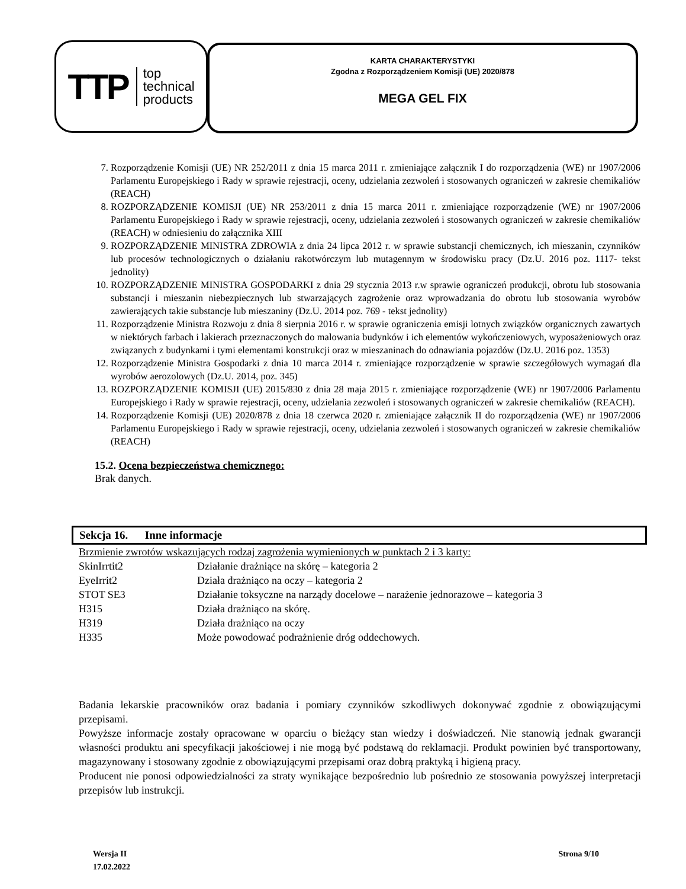TTP top
technical
products
KARTA CHARAKTERYSTYKI
Zgodna z Rozporządzeniem Komisji (UE) 2020/878
MEGA GEL FIX
7. Rozporządzenie Komisji (UE) NR 252/2011 z dnia 15 marca 2011 r. zmieniające załącznik I do rozporządzenia (WE) nr 1907/2006 Parlamentu Europejskiego i Rady w sprawie rejestracji, oceny, udzielania zezwoleń i stosowanych ograniczeń w zakresie chemikaliów (REACH)
8. ROZPORZĄDZENIE KOMISJI (UE) NR 253/2011 z dnia 15 marca 2011 r. zmieniające rozporządzenie (WE) nr 1907/2006 Parlamentu Europejskiego i Rady w sprawie rejestracji, oceny, udzielania zezwoleń i stosowanych ograniczeń w zakresie chemikaliów (REACH) w odniesieniu do załącznika XIII
9. ROZPORZĄDZENIE MINISTRA ZDROWIA z dnia 24 lipca 2012 r. w sprawie substancji chemicznych, ich mieszanin, czynników lub procesów technologicznych o działaniu rakotwórczym lub mutagennym w środowisku pracy (Dz.U. 2016 poz. 1117- tekst jednolity)
10. ROZPORZĄDZENIE MINISTRA GOSPODARKI z dnia 29 stycznia 2013 r.w sprawie ograniczeń produkcji, obrotu lub stosowania substancji i mieszanin niebezpiecznych lub stwarzających zagrożenie oraz wprowadzania do obrotu lub stosowania wyrobów zawierających takie substancje lub mieszaniny (Dz.U. 2014 poz. 769 - tekst jednolity)
11. Rozporządzenie Ministra Rozwoju z dnia 8 sierpnia 2016 r. w sprawie ograniczenia emisji lotnych związków organicznych zawartych w niektórych farbach i lakierach przeznaczonych do malowania budynków i ich elementów wykończeniowych, wyposażeniowych oraz związanych z budynkami i tymi elementami konstrukcji oraz w mieszaninach do odnawiania pojazdów (Dz.U. 2016 poz. 1353)
12. Rozporządzenie Ministra Gospodarki z dnia 10 marca 2014 r. zmieniające rozporządzenie w sprawie szczegółowych wymagań dla wyrobów aerozolowych (Dz.U. 2014, poz. 345)
13. ROZPORZĄDZENIE KOMISJI (UE) 2015/830 z dnia 28 maja 2015 r. zmieniające rozporządzenie (WE) nr 1907/2006 Parlamentu Europejskiego i Rady w sprawie rejestracji, oceny, udzielania zezwoleń i stosowanych ograniczeń w zakresie chemikaliów (REACH).
14. Rozporządzenie Komisji (UE) 2020/878 z dnia 18 czerwca 2020 r. zmieniające załącznik II do rozporządzenia (WE) nr 1907/2006 Parlamentu Europejskiego i Rady w sprawie rejestracji, oceny, udzielania zezwoleń i stosowanych ograniczeń w zakresie chemikaliów (REACH)
15.2. Ocena bezpieczeństwa chemicznego:
Brak danych.
Sekcja 16. Inne informacje
| Brzmienie zwrotów wskazujących rodzaj zagrożenia wymienionych w punktach 2 i 3 karty: | |
| SkinIrrtit2 | Działanie drażniące na skórę – kategoria 2 |
| EyeIrrit2 | Działa drażniąco na oczy – kategoria 2 |
| STOT SE3 | Działanie toksyczne na narządy docelowe – narażenie jednorazowe – kategoria 3 |
| H315 | Działa drażniąco na skórę. |
| H319 | Działa drażniąco na oczy |
| H335 | Może powodować podrażnienie dróg oddechowych. |
Badania lekarskie pracowników oraz badania i pomiary czynników szkodliwych dokonywać zgodnie z obowiązującymi przepisami.
Powyższe informacje zostały opracowane w oparciu o bieżący stan wiedzy i doświadczeń. Nie stanowią jednak gwarancji własności produktu ani specyfikacji jakościowej i nie mogą być podstawą do reklamacji. Produkt powinien być transportowany, magazynowany i stosowany zgodnie z obowiązującymi przepisami oraz dobrą praktyką i higieną pracy.
Producent nie ponosi odpowiedzialności za straty wynikające bezpośrednio lub pośrednio ze stosowania powyższej interpretacji przepisów lub instrukcji.
Wersja II
17.02.2022
Strona 9/10